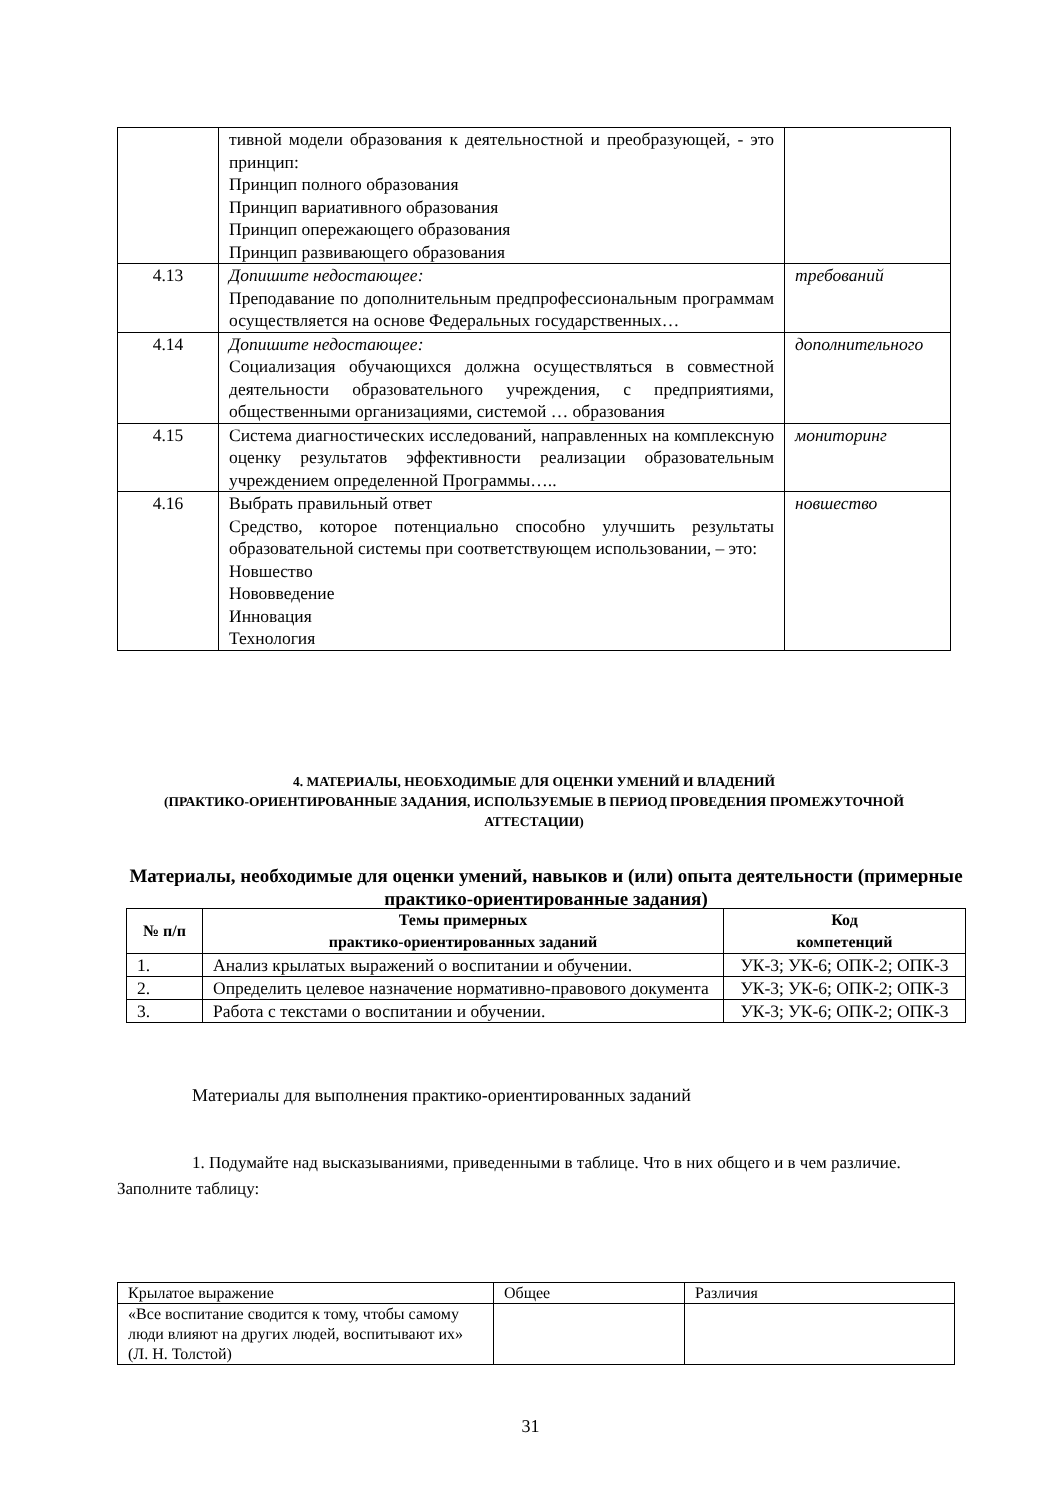| | тивной модели образования к деятельностной и преобразующей, - это принцип: Принцип полного образования Принцип вариативного образования Принцип опережающего образования Принцип развивающего образования | |
| 4.13 | Допишите недостающее: Преподавание по дополнительным предпрофессиональным программам осуществляется на основе Федеральных государственных… | требований |
| 4.14 | Допишите недостающее: Социализация обучающихся должна осуществляться в совместной деятельности образовательного учреждения, с предприятиями, общественными организациями, системой … образования | дополнительного |
| 4.15 | Система диагностических исследований, направленных на комплексную оценку результатов эффективности реализации образовательным учреждением определенной Программы….. | мониторинг |
| 4.16 | Выбрать правильный ответ Средство, которое потенциально способно улучшить результаты образовательной системы при соответствующем использовании, – это: Новшество Нововведение Инновация Технология | новшество |
4. МАТЕРИАЛЫ, НЕОБХОДИМЫЕ ДЛЯ ОЦЕНКИ УМЕНИЙ И ВЛАДЕНИЙ
(ПРАКТИКО-ОРИЕНТИРОВАННЫЕ ЗАДАНИЯ, ИСПОЛЬЗУЕМЫЕ В ПЕРИОД ПРОВЕДЕНИЯ ПРОМЕЖУТОЧНОЙ АТТЕСТАЦИИ)
Материалы, необходимые для оценки умений, навыков и (или) опыта деятельности (примерные практико-ориентированные задания)
| № п/п | Темы примерных практико-ориентированных заданий | Код компетенций |
| --- | --- | --- |
| 1. | Анализ крылатых выражений о воспитании и обучении. | УК-3; УК-6; ОПК-2; ОПК-3 |
| 2. | Определить целевое назначение нормативно-правового документа | УК-3; УК-6; ОПК-2; ОПК-3 |
| 3. | Работа с текстами о воспитании и обучении. | УК-3; УК-6; ОПК-2; ОПК-3 |
Материалы для выполнения практико-ориентированных заданий
1. Подумайте над высказываниями, приведенными в таблице. Что в них общего и в чем различие. Заполните таблицу:
| Крылатое выражение | Общее | Различия |
| «Все воспитание сводится к тому, чтобы самому люди влияют на других людей, воспитывают их» (Л. Н. Толстой) | | |
31